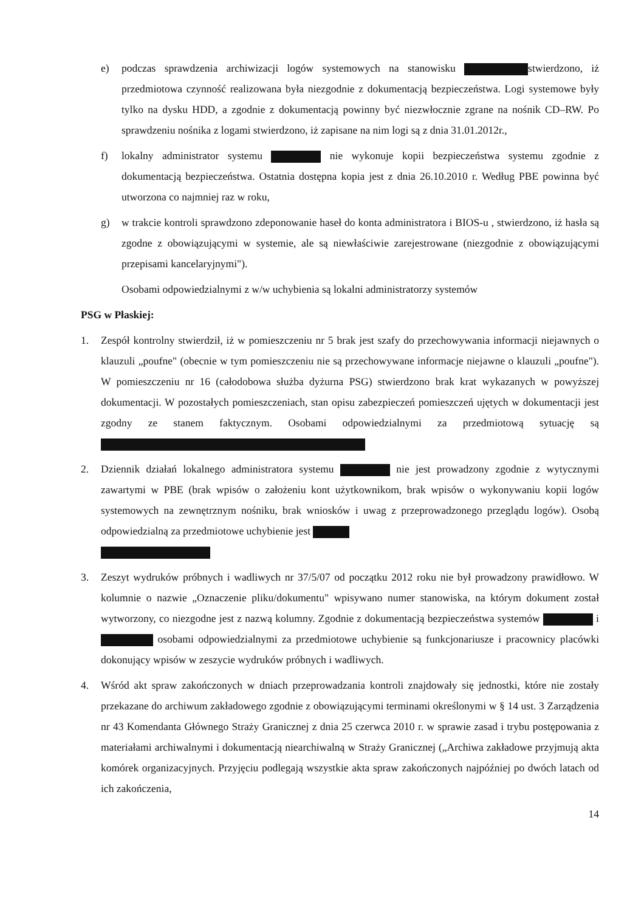e) podczas sprawdzenia archiwizacji logów systemowych na stanowisku stwierdzono, iż przedmiotowa czynność realizowana była niezgodnie z dokumentacją bezpieczeństwa. Logi systemowe były tylko na dysku HDD, a zgodnie z dokumentacją powinny być niezwłocznie zgrane na nośnik CD–RW. Po sprawdzeniu nośnika z logami stwierdzono, iż zapisane na nim logi są z dnia 31.01.2012r.,
f) lokalny administrator systemu nie wykonuje kopii bezpieczeństwa systemu zgodnie z dokumentacją bezpieczeństwa. Ostatnia dostępna kopia jest z dnia 26.10.2010 r. Według PBE powinna być utworzona co najmniej raz w roku,
g) w trakcie kontroli sprawdzono zdeponowanie haseł do konta administratora i BIOS-u , stwierdzono, iż hasła są zgodne z obowiązującymi w systemie, ale są niewłaściwie zarejestrowane (niezgodnie z obowiązującymi przepisami kancelaryjnymi").
Osobami odpowiedzialnymi z w/w uchybienia są lokalni administratorzy systemów
PSG w Płaskiej:
1. Zespół kontrolny stwierdził, iż w pomieszczeniu nr 5 brak jest szafy do przechowywania informacji niejawnych o klauzuli „poufne" (obecnie w tym pomieszczeniu nie są przechowywane informacje niejawne o klauzuli „poufne"). W pomieszczeniu nr 16 (całodobowa służba dyżurna PSG) stwierdzono brak krat wykazanych w powyższej dokumentacji. W pozostałych pomieszczeniach, stan opisu zabezpieczeń pomieszczeń ujętych w dokumentacji jest zgodny ze stanem faktycznym. Osobami odpowiedzialnymi za przedmiotową sytuację są
2. Dziennik działań lokalnego administratora systemu nie jest prowadzony zgodnie z wytycznymi zawartymi w PBE (brak wpisów o założeniu kont użytkownikom, brak wpisów o wykonywaniu kopii logów systemowych na zewnętrznym nośniku, brak wniosków i uwag z przeprowadzonego przeglądu logów). Osobą odpowiedzialną za przedmiotowe uchybienie jest
3. Zeszyt wydruków próbnych i wadliwych nr 37/5/07 od początku 2012 roku nie był prowadzony prawidłowo. W kolumnie o nazwie „Oznaczenie pliku/dokumentu" wpisywano numer stanowiska, na którym dokument został wytworzony, co niezgodne jest z nazwą kolumny. Zgodnie z dokumentacją bezpieczeństwa systemów i osobami odpowiedzialnymi za przedmiotowe uchybienie są funkcjonariusze i pracownicy placówki dokonujący wpisów w zeszycie wydruków próbnych i wadliwych.
4. Wśród akt spraw zakończonych w dniach przeprowadzania kontroli znajdowały się jednostki, które nie zostały przekazane do archiwum zakładowego zgodnie z obowiązującymi terminami określonymi w § 14 ust. 3 Zarządzenia nr 43 Komendanta Głównego Straży Granicznej z dnia 25 czerwca 2010 r. w sprawie zasad i trybu postępowania z materiałami archiwalnymi i dokumentacją niearchiwalną w Straży Granicznej („Archiwa zakładowe przyjmują akta komórek organizacyjnych. Przyjęciu podlegają wszystkie akta spraw zakończonych najpóźniej po dwóch latach od ich zakończenia,
14